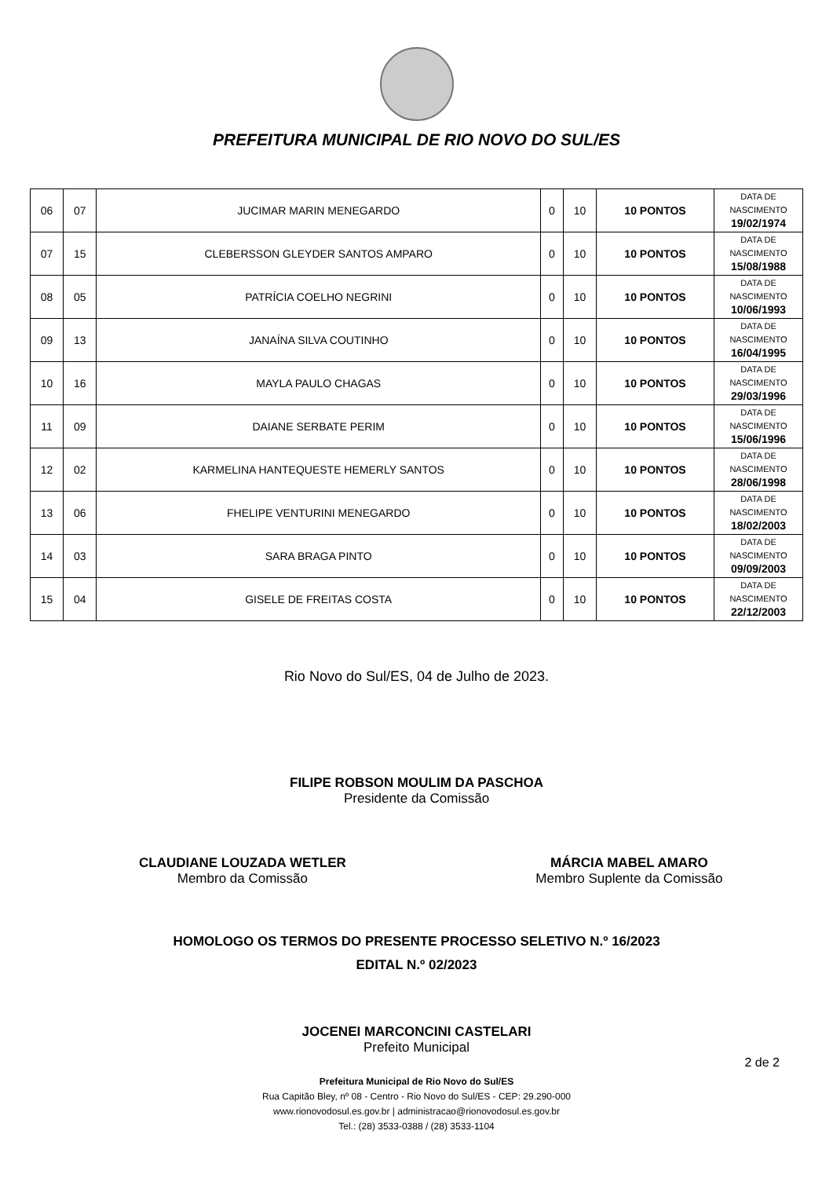PREFEITURA MUNICIPAL DE RIO NOVO DO SUL/ES
| 06 | 07 | JUCIMAR MARIN MENEGARDO | 0 | 10 | 10 PONTOS | DATA DE NASCIMENTO 19/02/1974 |
| 07 | 15 | CLEBERSSON GLEYDER SANTOS AMPARO | 0 | 10 | 10 PONTOS | DATA DE NASCIMENTO 15/08/1988 |
| 08 | 05 | PATRÍCIA COELHO NEGRINI | 0 | 10 | 10 PONTOS | DATA DE NASCIMENTO 10/06/1993 |
| 09 | 13 | JANAÍNA SILVA COUTINHO | 0 | 10 | 10 PONTOS | DATA DE NASCIMENTO 16/04/1995 |
| 10 | 16 | MAYLA PAULO CHAGAS | 0 | 10 | 10 PONTOS | DATA DE NASCIMENTO 29/03/1996 |
| 11 | 09 | DAIANE SERBATE PERIM | 0 | 10 | 10 PONTOS | DATA DE NASCIMENTO 15/06/1996 |
| 12 | 02 | KARMELINA HANTEQUESTE HEMERLY SANTOS | 0 | 10 | 10 PONTOS | DATA DE NASCIMENTO 28/06/1998 |
| 13 | 06 | FHELIPE VENTURINI MENEGARDO | 0 | 10 | 10 PONTOS | DATA DE NASCIMENTO 18/02/2003 |
| 14 | 03 | SARA BRAGA PINTO | 0 | 10 | 10 PONTOS | DATA DE NASCIMENTO 09/09/2003 |
| 15 | 04 | GISELE DE FREITAS COSTA | 0 | 10 | 10 PONTOS | DATA DE NASCIMENTO 22/12/2003 |
Rio Novo do Sul/ES, 04 de Julho de 2023.
FILIPE ROBSON MOULIM DA PASCHOA
Presidente da Comissão
CLAUDIANE LOUZADA WETLER
Membro da Comissão
MÁRCIA MABEL AMARO
Membro Suplente da Comissão
HOMOLOGO OS TERMOS DO PRESENTE PROCESSO SELETIVO N.º 16/2023
EDITAL N.º 02/2023
JOCENEI MARCONCINI CASTELARI
Prefeito Municipal
2 de 2
Prefeitura Municipal de Rio Novo do Sul/ES
Rua Capitão Bley, nº 08 - Centro - Rio Novo do Sul/ES - CEP: 29.290-000
www.rionovodosul.es.gov.br | administracao@rionovodosul.es.gov.br
Tel.: (28) 3533-0388 / (28) 3533-1104